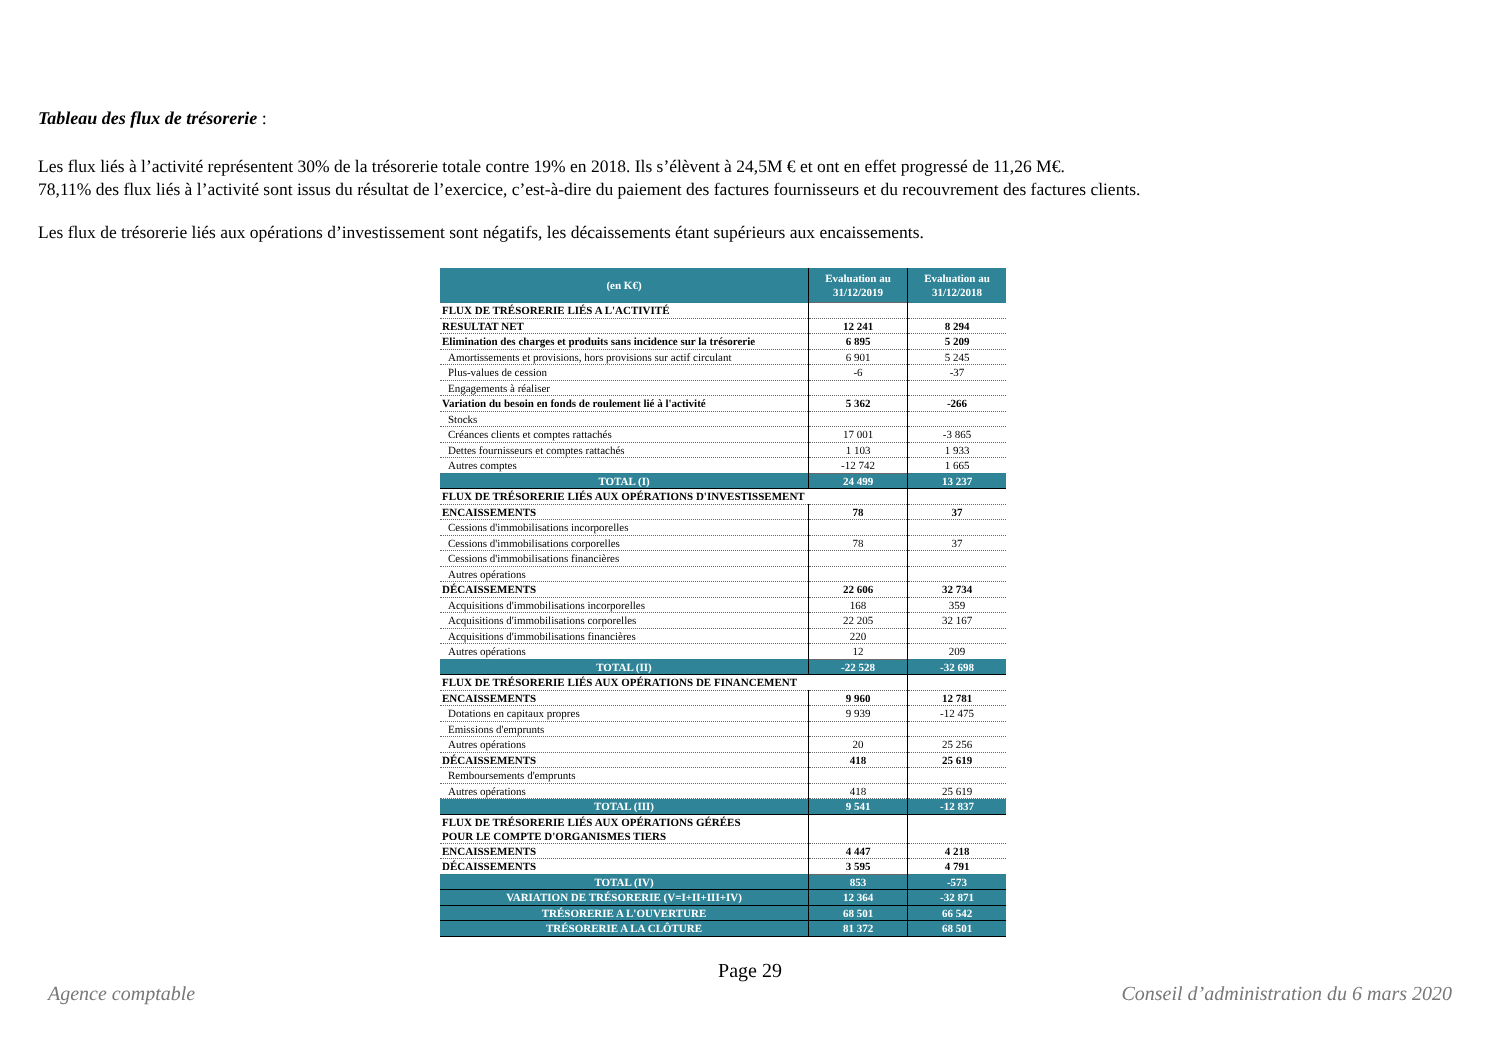Tableau des flux de trésorerie :
Les flux liés à l’activité représentent 30% de la trésorerie totale contre 19% en 2018. Ils s’élèvent à 24,5M € et ont en effet progressé de 11,26 M€.
78,11% des flux liés à l’activité sont issus du résultat de l’exercice, c’est-à-dire du paiement des factures fournisseurs et du recouvrement des factures clients.
Les flux de trésorerie liés aux opérations d’investissement sont négatifs, les décaissements étant supérieurs aux encaissements.
| (en K€) | Evaluation au 31/12/2019 | Evaluation au 31/12/2018 |
| --- | --- | --- |
| FLUX DE TRÉSORERIE LIÉS A L'ACTIVITÉ | | |
| RESULTAT NET | 12 241 | 8 294 |
| Elimination des charges et produits sans incidence sur la trésorerie | 6 895 | 5 209 |
| Amortissements et provisions, hors provisions sur actif circulant | 6 901 | 5 245 |
| Plus-values de cession | -6 | -37 |
| Engagements à réaliser | | |
| Variation du besoin en fonds de roulement lié à l'activité | 5 362 | -266 |
| Stocks | | |
| Créances clients et comptes rattachés | 17 001 | -3 865 |
| Dettes fournisseurs et comptes rattachés | 1 103 | 1 933 |
| Autres comptes | -12 742 | 1 665 |
| TOTAL (I) | 24 499 | 13 237 |
| FLUX DE TRÉSORERIE LIÉS AUX OPÉRATIONS D'INVESTISSEMENT | | |
| ENCAISSEMENTS | 78 | 37 |
| Cessions d'immobilisations incorporelles | | |
| Cessions d'immobilisations corporelles | 78 | 37 |
| Cessions d'immobilisations financières | | |
| Autres opérations | | |
| DÉCAISSEMENTS | 22 606 | 32 734 |
| Acquisitions d'immobilisations incorporelles | 168 | 359 |
| Acquisitions d'immobilisations corporelles | 22 205 | 32 167 |
| Acquisitions d'immobilisations financières | 220 | |
| Autres opérations | 12 | 209 |
| TOTAL (II) | -22 528 | -32 698 |
| FLUX DE TRÉSORERIE LIÉS AUX OPÉRATIONS DE FINANCEMENT | | |
| ENCAISSEMENTS | 9 960 | 12 781 |
| Dotations en capitaux propres | 9 939 | -12 475 |
| Emissions d'emprunts | | |
| Autres opérations | 20 | 25 256 |
| DÉCAISSEMENTS | 418 | 25 619 |
| Remboursements d'emprunts | | |
| Autres opérations | 418 | 25 619 |
| TOTAL (III) | 9 541 | -12 837 |
| FLUX DE TRÉSORERIE LIÉS AUX OPÉRATIONS GÉRÉES POUR LE COMPTE D'ORGANISMES TIERS | | |
| ENCAISSEMENTS | 4 447 | 4 218 |
| DÉCAISSEMENTS | 3 595 | 4 791 |
| TOTAL (IV) | 853 | -573 |
| VARIATION DE TRÉSORERIE (V=I+II+III+IV) | 12 364 | -32 871 |
| TRÉSORERIE A L'OUVERTURE | 68 501 | 66 542 |
| TRÉSORERIE A LA CLÔTURE | 81 372 | 68 501 |
Page 29
Agence comptable Conseil d’administration du 6 mars 2020